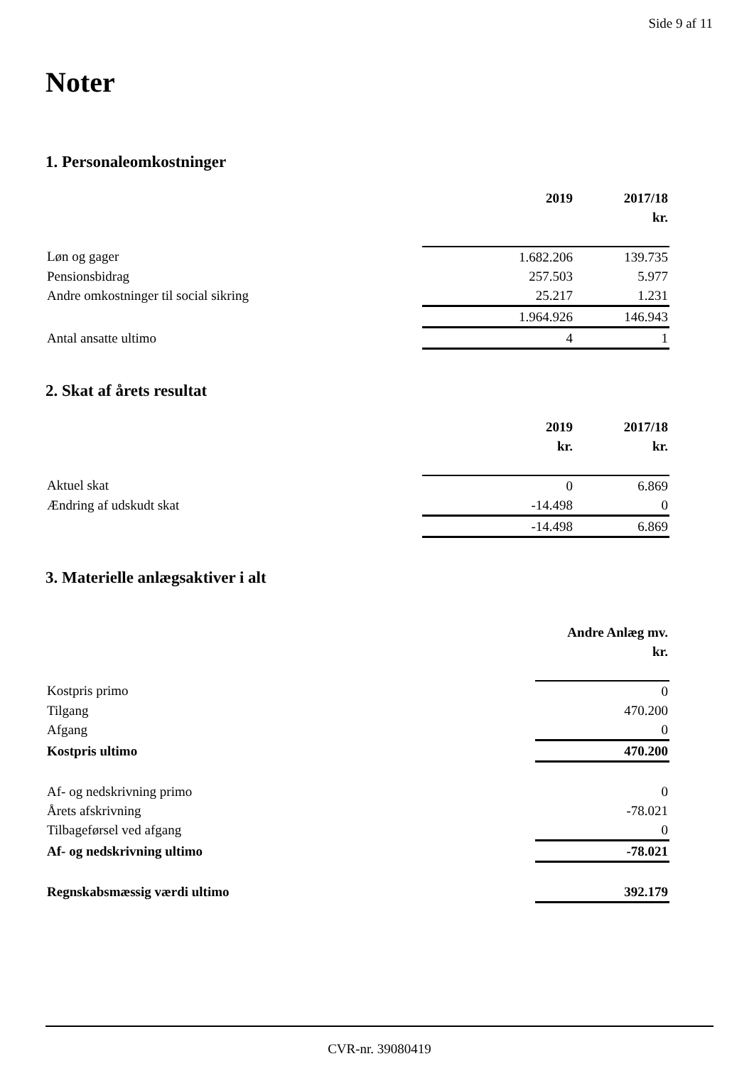Side 9 af 11
Noter
1. Personaleomkostninger
| | 2019 | 2017/18 |
| | | kr. |
| Løn og gager | 1.682.206 | 139.735 |
| Pensionsbidrag | 257.503 | 5.977 |
| Andre omkostninger til social sikring | 25.217 | 1.231 |
| | 1.964.926 | 146.943 |
| Antal ansatte ultimo | 4 | 1 |
2. Skat af årets resultat
| | 2019 | 2017/18 |
| | kr. | kr. |
| Aktuel skat | 0 | 6.869 |
| Ændring af udskudt skat | -14.498 | 0 |
| | -14.498 | 6.869 |
3. Materielle anlægsaktiver i alt
| | Andre Anlæg mv. |
| | kr. |
| Kostpris primo | 0 |
| Tilgang | 470.200 |
| Afgang | 0 |
| Kostpris ultimo | 470.200 |
| Af- og nedskrivning primo | 0 |
| Årets afskrivning | -78.021 |
| Tilbageførsel ved afgang | 0 |
| Af- og nedskrivning ultimo | -78.021 |
| Regnskabsmæssig værdi ultimo | 392.179 |
CVR-nr. 39080419